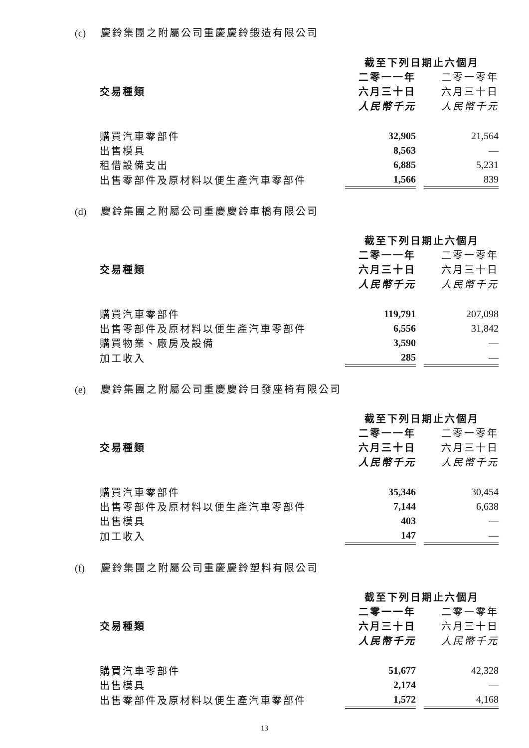(c) 慶鈴集團之附屬公司重慶慶鈴鍛造有限公司
| | 截至下列日期止六個月 | | |
| | 二零一一年 | | 二零一零年 |
| 交易種類 | 六月三十日 | | 六月三十日 |
| | 人民幣千元 | | 人民幣千元 |
| 購買汽車零部件 | 32,905 | | 21,564 |
| 出售模具 | 8,563 | | — |
| 租借設備支出 | 6,885 | | 5,231 |
| 出售零部件及原材料以便生產汽車零部件 | 1,566 | | 839 |
(d) 慶鈴集團之附屬公司重慶慶鈴車橋有限公司
| | 截至下列日期止六個月 | | |
| | 二零一一年 | | 二零一零年 |
| 交易種類 | 六月三十日 | | 六月三十日 |
| | 人民幣千元 | | 人民幣千元 |
| 購買汽車零部件 | 119,791 | | 207,098 |
| 出售零部件及原材料以便生產汽車零部件 | 6,556 | | 31,842 |
| 購買物業、廠房及設備 | 3,590 | | — |
| 加工收入 | 285 | | — |
(e) 慶鈴集團之附屬公司重慶慶鈴日發座椅有限公司
| | 截至下列日期止六個月 | | |
| | 二零一一年 | | 二零一零年 |
| 交易種類 | 六月三十日 | | 六月三十日 |
| | 人民幣千元 | | 人民幣千元 |
| 購買汽車零部件 | 35,346 | | 30,454 |
| 出售零部件及原材料以便生產汽車零部件 | 7,144 | | 6,638 |
| 出售模具 | 403 | | — |
| 加工收入 | 147 | | — |
(f) 慶鈴集團之附屬公司重慶慶鈴塑料有限公司
| | 截至下列日期止六個月 | | |
| | 二零一一年 | | 二零一零年 |
| 交易種類 | 六月三十日 | | 六月三十日 |
| | 人民幣千元 | | 人民幣千元 |
| 購買汽車零部件 | 51,677 | | 42,328 |
| 出售模具 | 2,174 | | — |
| 出售零部件及原材料以便生產汽車零部件 | 1,572 | | 4,168 |
13